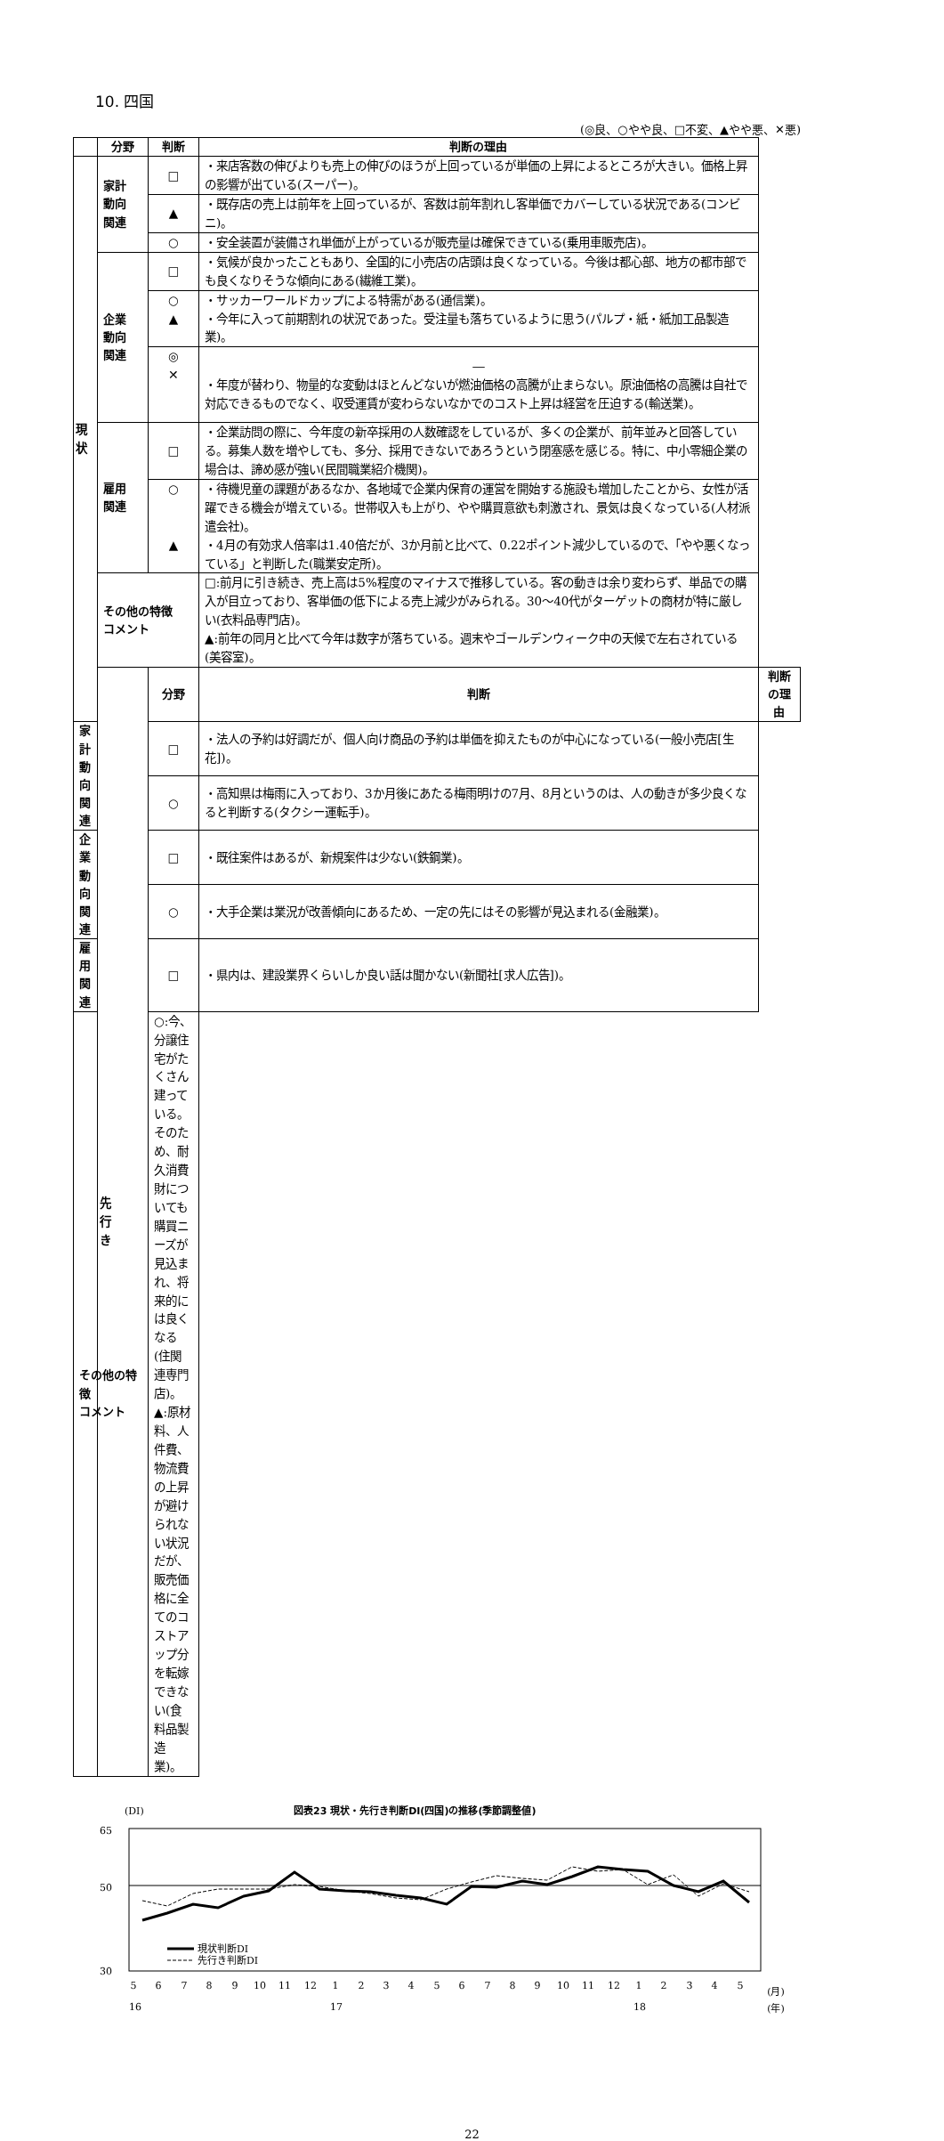10. 四国
(◎良、○やや良、□不変、▲やや悪、✕悪)
| | 分野 | 判断 | 判断の理由 | |
| --- | --- | --- | --- | --- |
| 現 状 | 家計 動向 関連 | □ | ・来店客数の伸びよりも売上の伸びのほうが上回っているが単価の上昇によるところが大きい。価格上昇の影響が出ている(スーパー)。 | |
| | | ▲ | ・既存店の売上は前年を上回っているが、客数は前年割れし客単価でカバーしている状況である(コンビニ)。 | |
| | | ○ | ・安全装置が装備され単価が上がっているが販売量は確保できている(乗用車販売店)。 | |
| | 企業 動向 関連 | □ | ・気候が良かったこともあり、全国的に小売店の店頭は良くなっている。今後は都心部、地方の都市部でも良くなりそうな傾向にある(繊維工業)。 | |
| | | ○ ▲ | ・サッカーワールドカップによる特需がある(通信業)。 ・今年に入って前期割れの状況であった。受注量も落ちているように思う(パルプ・紙・紙加工品製造業)。 | |
| | | ◎ ✕ | ― ・年度が替わり、物量的な変動はほとんどないが燃油価格の高騰が止まらない。原油価格の高騰は自社で対応できるものでなく、収受運賃が変わらないなかでのコスト上昇は経営を圧迫する(輸送業)。 | |
| | 雇用 関連 | □ | ・企業訪問の際に、今年度の新卒採用の人数確認をしているが、多くの企業が、前年並みと回答している。募集人数を増やしても、多分、採用できないであろうという閉塞感を感じる。特に、中小零細企業の場合は、諦め感が強い(民間職業紹介機関)。 | |
| | | ○ ▲ | ・待機児童の課題があるなか、各地域で企業内保育の運営を開始する施設も増加したことから、女性が活躍できる機会が増えている。世帯収入も上がり、やや購買意欲も刺激され、景気は良くなっている(人材派遣会社)。 ・4月の有効求人倍率は1.40倍だが、3か月前と比べて、0.22ポイント減少しているので、「やや悪くなっている」と判断した(職業安定所)。 | |
| | その他の特徴 コメント | | □:前月に引き続き、売上高は5%程度のマイナスで推移している。客の動きは余り変わらず、単品での購入が目立っており、客単価の低下による売上減少がみられる。30～40代がターゲットの商材が特に厳しい(衣料品専門店)。 ▲:前年の同月と比べて今年は数字が落ちている。週末やゴールデンウィーク中の天候で左右されている(美容室)。 | |
| | 先 行 き | 分野 | 判断 | 判断の理由 |
| 家計 動向 関連 | | □ | ・法人の予約は好調だが、個人向け商品の予約は単価を抑えたものが中心になっている(一般小売店[生花])。 | |
| | | ○ | ・高知県は梅雨に入っており、3か月後にあたる梅雨明けの7月、8月というのは、人の動きが多少良くなると判断する(タクシー運転手)。 | |
| 企業 動向 関連 | | □ | ・既往案件はあるが、新規案件は少ない(鉄鋼業)。 | |
| | | ○ | ・大手企業は業況が改善傾向にあるため、一定の先にはその影響が見込まれる(金融業)。 | |
| 雇用 関連 | | □ | ・県内は、建設業界くらいしか良い話は聞かない(新聞社[求人広告])。 | |
| その他の特徴 コメント | | ○:今、分譲住宅がたくさん建っている。そのため、耐久消費財についても購買ニーズが見込まれ、将来的には良くなる(住関連専門店)。 ▲:原材料、人件費、物流費の上昇が避けられない状況だが、販売価格に全てのコストアップ分を転嫁できない(食料品製造業)。 | | |
(DI)
図表23 現状・先行き判断DI(四国)の推移(季節調整値)
65
50
30
現状判断DI
先行き判断DI
5
6
7
8
9
10
11
12
1
2
3
4
5
6
7
8
9
10
11
12
1
2
3
4
5
(月)
16
17
18
(年)
22